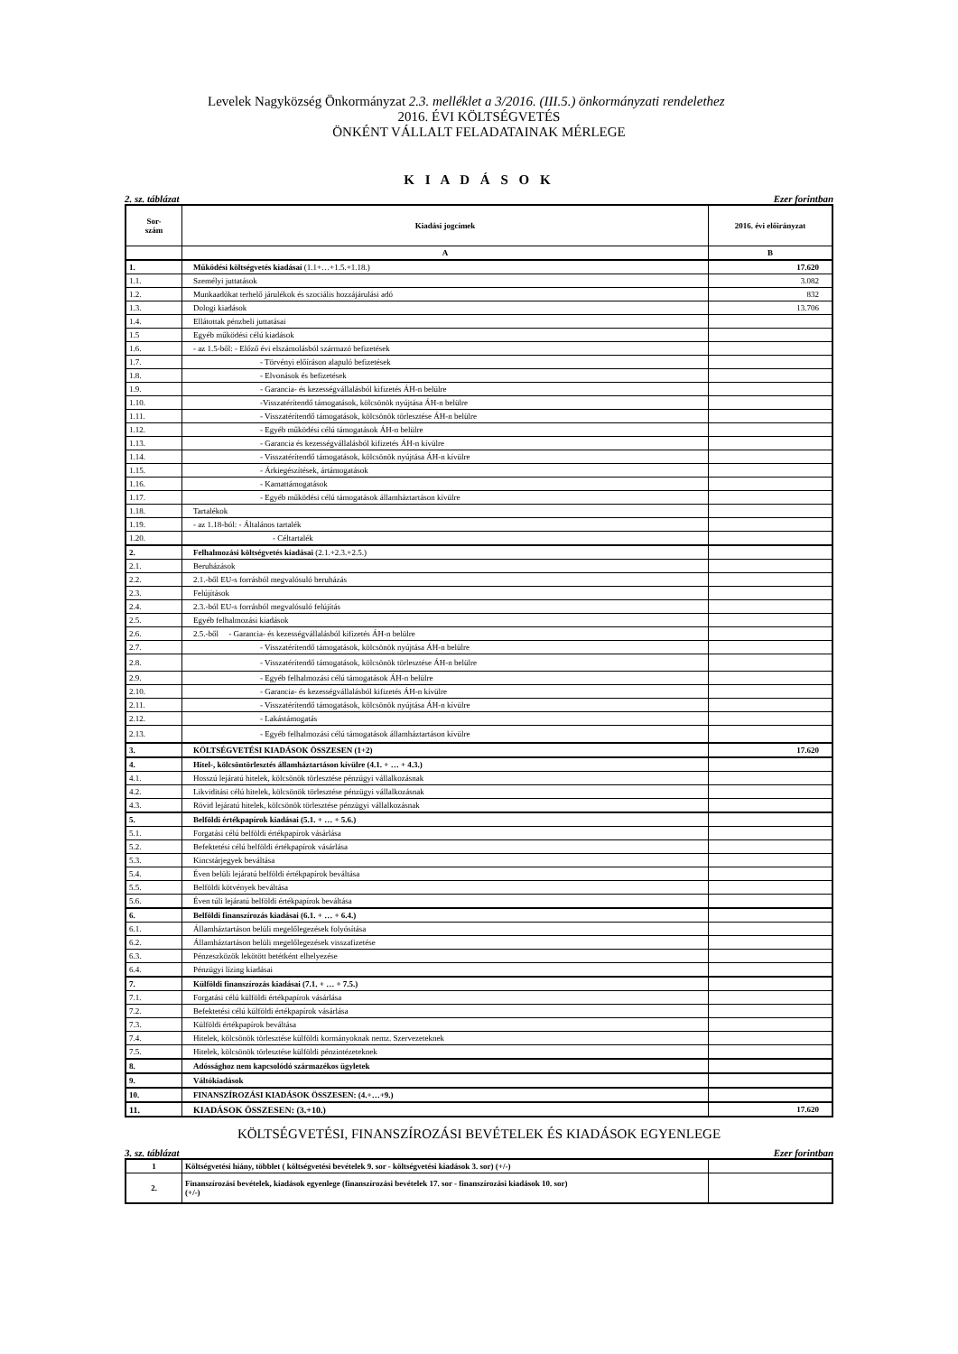Levelek Nagyközség Önkormányzat 2.3. melléklet a 3/2016. (III.5.) önkormányzati rendelethez
2016. ÉVI KÖLTSÉGVETÉS
ÖNKÉNT VÁLLALT FELADATAINAK MÉRLEGE
K I A D Á S O K
2. sz. táblázat Ezer forintban
| Sor- szám | Kiadási jogcímek | 2016. évi előirányzat |
| --- | --- | --- |
| | A | B |
| 1. | Működési költségvetés kiadásai (1.1+…+1.5.+1.18.) | 17.620 |
| 1.1. | Személyi juttatások | 3.082 |
| 1.2. | Munkaadókat terhelő járulékok és szociális hozzájárulási adó | 832 |
| 1.3. | Dologi kiadások | 13.706 |
| 1.4. | Ellátottak pénzbeli juttatásai | |
| 1.5 | Egyéb működési célú kiadások | |
| 1.6. | - az 1.5-ből: - Előző évi elszámolásból származó befizetések | |
| 1.7. | - Törvényi előíráson alapuló befizetések | |
| 1.8. | - Elvonások és befizetések | |
| 1.9. | - Garancia- és kezességvállalásból kifizetés ÁH-n belülre | |
| 1.10. | -Visszatérítendő támogatások, kölcsönök nyújtása ÁH-n belülre | |
| 1.11. | - Visszatérítendő támogatások, kölcsönök törlesztése ÁH-n belülre | |
| 1.12. | - Egyéb működési célú támogatások ÁH-n belülre | |
| 1.13. | - Garancia és kezességvállalásból kifizetés ÁH-n kívülre | |
| 1.14. | - Visszatérítendő támogatások, kölcsönök nyújtása ÁH-n kívülre | |
| 1.15. | - Árkiegészítések, ártámogatások | |
| 1.16. | - Kamattámogatások | |
| 1.17. | - Egyéb működési célú támogatások államháztartáson kívülre | |
| 1.18. | Tartalékok | |
| 1.19. | - az 1.18-ból: - Általános tartalék | |
| 1.20. | - Céltartalék | |
| 2. | Felhalmozási költségvetés kiadásai (2.1.+2.3.+2.5.) | |
| 2.1. | Beruházások | |
| 2.2. | 2.1.-ből EU-s forrásból megvalósuló beruházás | |
| 2.3. | Felújítások | |
| 2.4. | 2.3.-ból EU-s forrásból megvalósuló felújítás | |
| 2.5. | Egyéb felhalmozási kiadások | |
| 2.6. | 2.5.-ből - Garancia- és kezességvállalásból kifizetés ÁH-n belülre | |
| 2.7. | - Visszatérítendő támogatások, kölcsönök nyújtása ÁH-n belülre | |
| 2.8. | - Visszatérítendő támogatások, kölcsönök törlesztése ÁH-n belülre | |
| 2.9. | - Egyéb felhalmozási célú támogatások ÁH-n belülre | |
| 2.10. | - Garancia- és kezességvállalásból kifizetés ÁH-n kívülre | |
| 2.11. | - Visszatérítendő támogatások, kölcsönök nyújtása ÁH-n kívülre | |
| 2.12. | - Lakástámogatás | |
| 2.13. | - Egyéb felhalmozási célú támogatások államháztartáson kívülre | |
| 3. | KÖLTSÉGVETÉSI KIADÁSOK ÖSSZESEN (1+2) | 17.620 |
| 4. | Hitel-, kölcsöntörlesztés államháztartáson kívülre (4.1. + … + 4.3.) | |
| 4.1. | Hosszú lejáratú hitelek, kölcsönök törlesztése pénzügyi vállalkozásnak | |
| 4.2. | Likviditási célú hitelek, kölcsönök törlesztése pénzügyi vállalkozásnak | |
| 4.3. | Rövid lejáratú hitelek, kölcsönök törlesztése pénzügyi vállalkozásnak | |
| 5. | Belföldi értékpapírok kiadásai (5.1. + … + 5.6.) | |
| 5.1. | Forgatási célú belföldi értékpapírok vásárlása | |
| 5.2. | Befektetési célú belföldi értékpapírok vásárlása | |
| 5.3. | Kincstárjegyek beváltása | |
| 5.4. | Éven belüli lejáratú belföldi értékpapírok beváltása | |
| 5.5. | Belföldi kötvények beváltása | |
| 5.6. | Éven túli lejáratú belföldi értékpapírok beváltása | |
| 6. | Belföldi finanszírozás kiadásai (6.1. + … + 6.4.) | |
| 6.1. | Államháztartáson belüli megelőlegezések folyósítása | |
| 6.2. | Államháztartáson belüli megelőlegezések visszafizetése | |
| 6.3. | Pénzeszközök lekötött betétként elhelyezése | |
| 6.4. | Pénzügyi lízing kiadásai | |
| 7. | Külföldi finanszírozás kiadásai (7.1. + … + 7.5.) | |
| 7.1. | Forgatási célú külföldi értékpapírok vásárlása | |
| 7.2. | Befektetési célú külföldi értékpapírok vásárlása | |
| 7.3. | Külföldi értékpapírok beváltása | |
| 7.4. | Hitelek, kölcsönök törlesztése külföldi kormányoknak nemz. Szervezeteknek | |
| 7.5. | Hitelek, kölcsönök törlesztése külföldi pénzintézeteknek | |
| 8. | Adóssághoz nem kapcsolódó származékos ügyletek | |
| 9. | Váltókiadások | |
| 10. | FINANSZÍROZÁSI KIADÁSOK ÖSSZESEN: (4.+…+9.) | |
| 11. | KIADÁSOK ÖSSZESEN: (3.+10.) | 17.620 |
KÖLTSÉGVETÉSI, FINANSZÍROZÁSI BEVÉTELEK ÉS KIADÁSOK EGYENLEGE
3. sz. táblázat Ezer forintban
| 1 | Költségvetési hiány, többlet ( költségvetési bevételek 9. sor - költségvetési kiadások 3. sor) (+/-) | |
| 2. | Finanszírozási bevételek, kiadások egyenlege (finanszírozási bevételek 17. sor - finanszírozási kiadások 10. sor) (+/-) | |